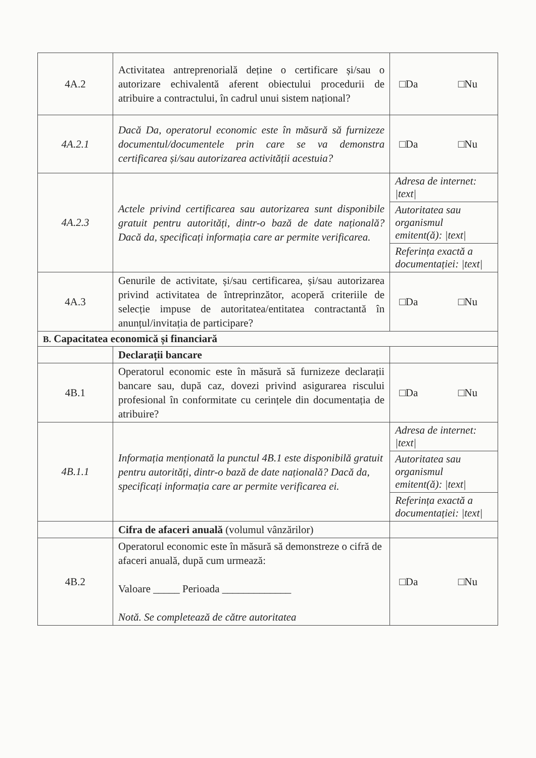| 4A.2 | Activitatea antreprenorială deține o certificare și/sau o autorizare echivalentă aferent obiectului procedurii de atribuire a contractului, în cadrul unui sistem național? | □Da □Nu |
| 4A.2.1 | Dacă Da, operatorul economic este în măsură să furnizeze documentul/documentele prin care se va demonstra certificarea și/sau autorizarea activității acestuia? | □Da □Nu |
| 4A.2.3 | Actele privind certificarea sau autorizarea sunt disponibile gratuit pentru autorități, dintr-o bază de date națională? Dacă da, specificați informația care ar permite verificarea. | Adresa de internet: /text/ Autoritatea sau organismul emitent(ă): /text/ Referința exactă a documentației: /text/ |
| 4A.3 | Genurile de activitate, și/sau certificarea, și/sau autorizarea privind activitatea de întreprinzător, acoperă criteriile de selecție impuse de autoritatea/entitatea contractantă în anunțul/invitația de participare? | □Da □Nu |
| B. Capacitatea economică și financiară | | |
| | Declarații bancare | |
| 4B.1 | Operatorul economic este în măsură să furnizeze declarații bancare sau, după caz, dovezi privind asigurarea riscului profesional în conformitate cu cerințele din documentația de atribuire? | □Da □Nu |
| 4B.1.1 | Informația menționată la punctul 4B.1 este disponibilă gratuit pentru autorități, dintr-o bază de date națională? Dacă da, specificați informația care ar permite verificarea ei. | Adresa de internet: /text/ Autoritatea sau organismul emitent(ă): /text/ Referința exactă a documentației: /text/ |
| | Cifra de afaceri anuală (volumul vânzărilor) | |
| 4B.2 | Operatorul economic este în măsură să demonstreze o cifră de afaceri anuală, după cum urmează: Valoare _____ Perioada _____________ Notă. Se completează de către autoritatea | □Da □Nu |